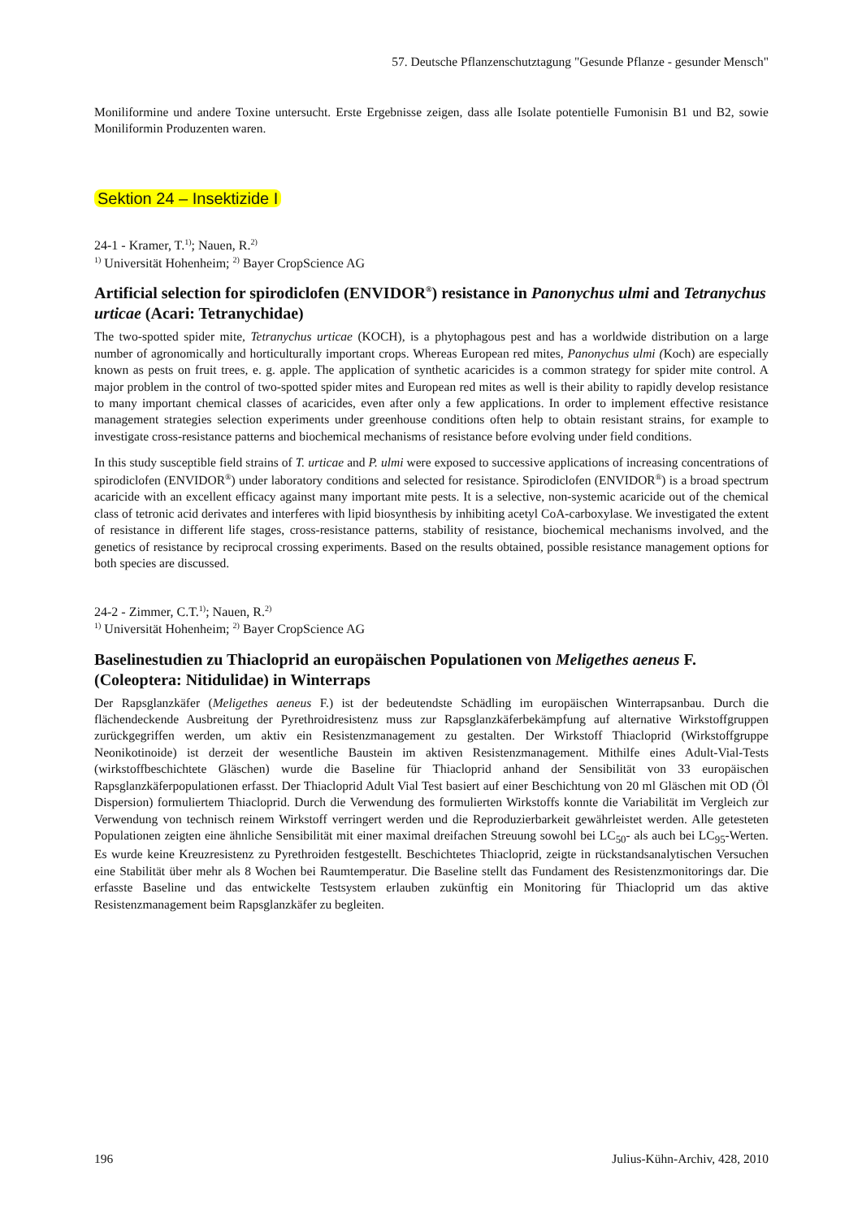57. Deutsche Pflanzenschutztagung "Gesunde Pflanze - gesunder Mensch"
Moniliformine und andere Toxine untersucht. Erste Ergebnisse zeigen, dass alle Isolate potentielle Fumonisin B1 und B2, sowie Moniliformin Produzenten waren.
Sektion 24 – Insektizide I
24-1 - Kramer, T.<sup>1)</sup>; Nauen, R.<sup>2)</sup>
<sup>1)</sup> Universität Hohenheim; <sup>2)</sup> Bayer CropScience AG
Artificial selection for spirodiclofen (ENVIDOR<sup>®</sup>) resistance in Panonychus ulmi and Tetranychus urticae (Acari: Tetranychidae)
The two-spotted spider mite, Tetranychus urticae (KOCH), is a phytophagous pest and has a worldwide distribution on a large number of agronomically and horticulturally important crops. Whereas European red mites, Panonychus ulmi (Koch) are especially known as pests on fruit trees, e. g. apple. The application of synthetic acaricides is a common strategy for spider mite control. A major problem in the control of two-spotted spider mites and European red mites as well is their ability to rapidly develop resistance to many important chemical classes of acaricides, even after only a few applications. In order to implement effective resistance management strategies selection experiments under greenhouse conditions often help to obtain resistant strains, for example to investigate cross-resistance patterns and biochemical mechanisms of resistance before evolving under field conditions.
In this study susceptible field strains of T. urticae and P. ulmi were exposed to successive applications of increasing concentrations of spirodiclofen (ENVIDOR<sup>®</sup>) under laboratory conditions and selected for resistance. Spirodiclofen (ENVIDOR<sup>®</sup>) is a broad spectrum acaricide with an excellent efficacy against many important mite pests. It is a selective, non-systemic acaricide out of the chemical class of tetronic acid derivates and interferes with lipid biosynthesis by inhibiting acetyl CoA-carboxylase. We investigated the extent of resistance in different life stages, cross-resistance patterns, stability of resistance, biochemical mechanisms involved, and the genetics of resistance by reciprocal crossing experiments. Based on the results obtained, possible resistance management options for both species are discussed.
24-2 - Zimmer, C.T.<sup>1)</sup>; Nauen, R.<sup>2)</sup>
<sup>1)</sup> Universität Hohenheim; <sup>2)</sup> Bayer CropScience AG
Baselinestudien zu Thiacloprid an europäischen Populationen von Meligethes aeneus F. (Coleoptera: Nitidulidae) in Winterraps
Der Rapsglanzkäfer (Meligethes aeneus F.) ist der bedeutendste Schädling im europäischen Winterrapsanbau. Durch die flächendeckende Ausbreitung der Pyrethroidresistenz muss zur Rapsglanzkäferbekämpfung auf alternative Wirkstoffgruppen zurückgegriffen werden, um aktiv ein Resistenzmanagement zu gestalten. Der Wirkstoff Thiacloprid (Wirkstoffgruppe Neonikotinoide) ist derzeit der wesentliche Baustein im aktiven Resistenzmanagement. Mithilfe eines Adult-Vial-Tests (wirkstoffbeschichtete Gläschen) wurde die Baseline für Thiacloprid anhand der Sensibilität von 33 europäischen Rapsglanzkäferpopulationen erfasst. Der Thiacloprid Adult Vial Test basiert auf einer Beschichtung von 20 ml Gläschen mit OD (Öl Dispersion) formuliertem Thiacloprid. Durch die Verwendung des formulierten Wirkstoffs konnte die Variabilität im Vergleich zur Verwendung von technisch reinem Wirkstoff verringert werden und die Reproduzierbarkeit gewährleistet werden. Alle getesteten Populationen zeigten eine ähnliche Sensibilität mit einer maximal dreifachen Streuung sowohl bei LC<sub>50</sub>- als auch bei LC<sub>95</sub>-Werten. Es wurde keine Kreuzresistenz zu Pyrethroiden festgestellt. Beschichtetes Thiacloprid, zeigte in rückstandsanalytischen Versuchen eine Stabilität über mehr als 8 Wochen bei Raumtemperatur. Die Baseline stellt das Fundament des Resistenzmonitorings dar. Die erfasste Baseline und das entwickelte Testsystem erlauben zukünftig ein Monitoring für Thiacloprid um das aktive Resistenzmanagement beim Rapsglanzkäfer zu begleiten.
196 Julius-Kühn-Archiv, 428, 2010